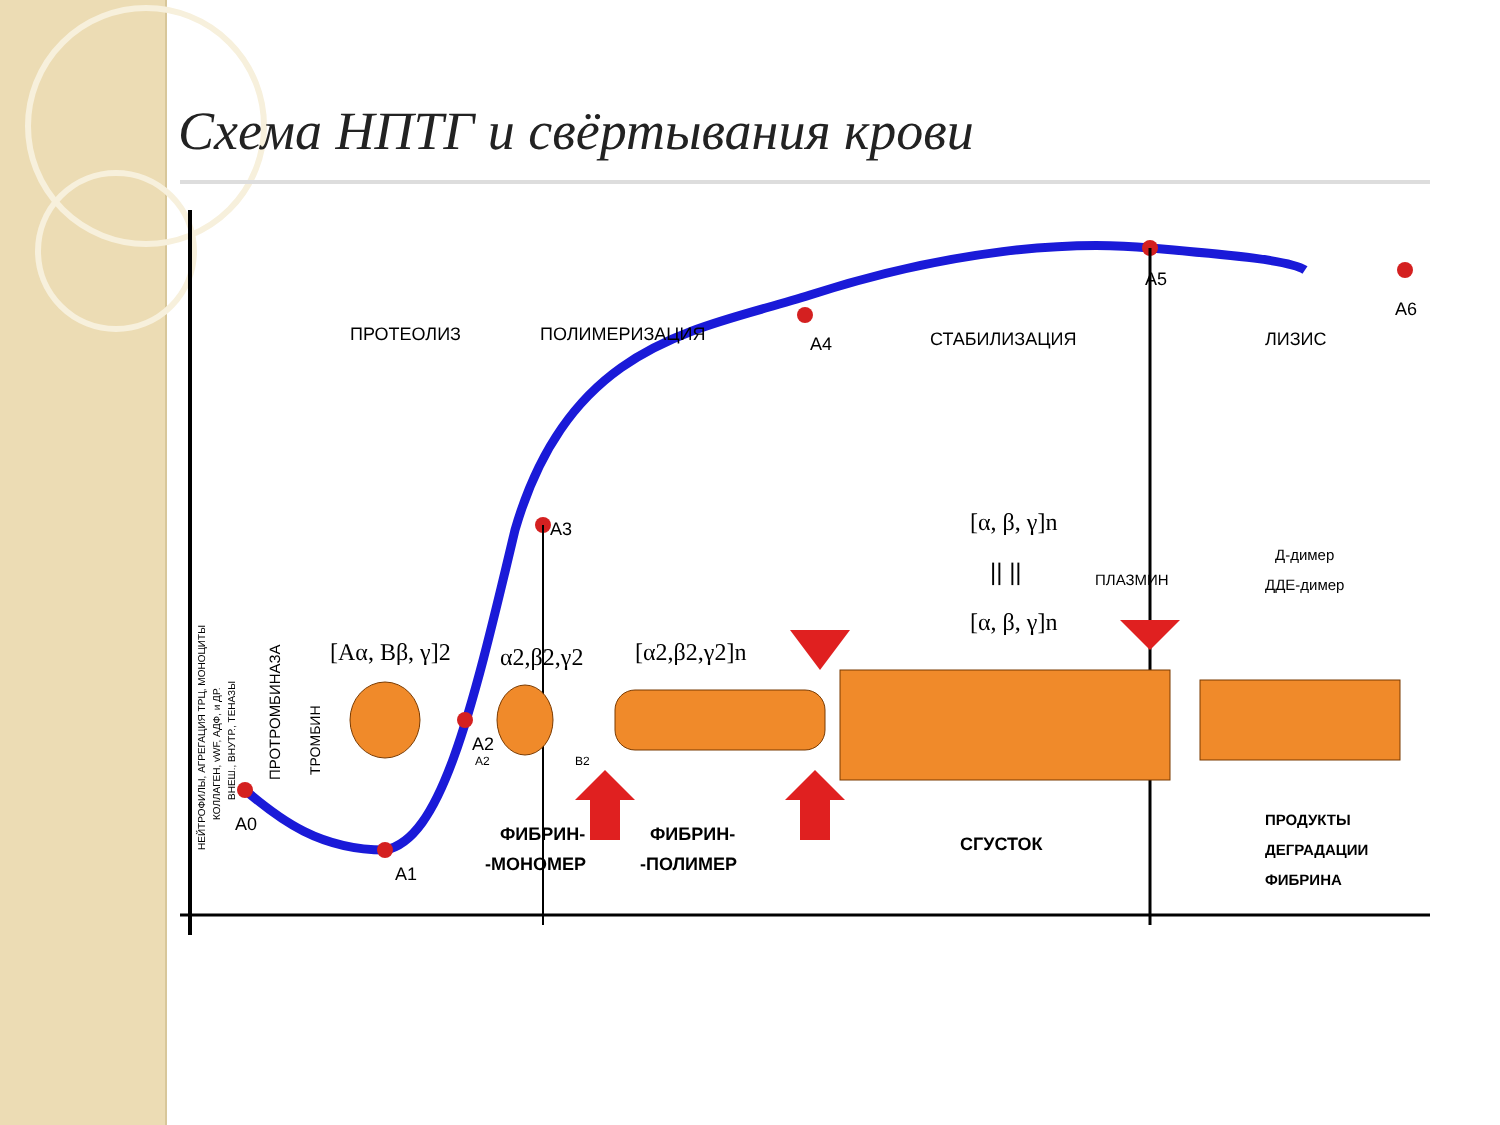Схема НПТГ и свёртывания крови
A0
A1
A2
A3
A4
A5
A6
ПРОТЕОЛИЗ
ПОЛИМЕРИЗАЦИЯ
СТАБИЛИЗАЦИЯ
ЛИЗИС
[Aα, Bβ, γ]2
α2,β2,γ2
[α2,β2,γ2]n
[α, β, γ]n
|| ||
[α, β, γ]n
ПЛАЗМИН
Д-димер
ДДЕ-димер
A2
B2
ФИБРИН-
-МОНОМЕР
ФИБРИН-
-ПОЛИМЕР
СГУСТОК
ПРОДУКТЫ
ДЕГРАДАЦИИ
ФИБРИНА
НЕЙТРОФИЛЫ, АГРЕГАЦИЯ ТРЦ, МОНОЦИТЫ
КОЛЛАГЕН, vWF, АДФ, и ДР.
ВНЕШ., ВНУТР., ТЕНАЗЫ
ПРОТРОМБИНАЗА
ТРОМБИН